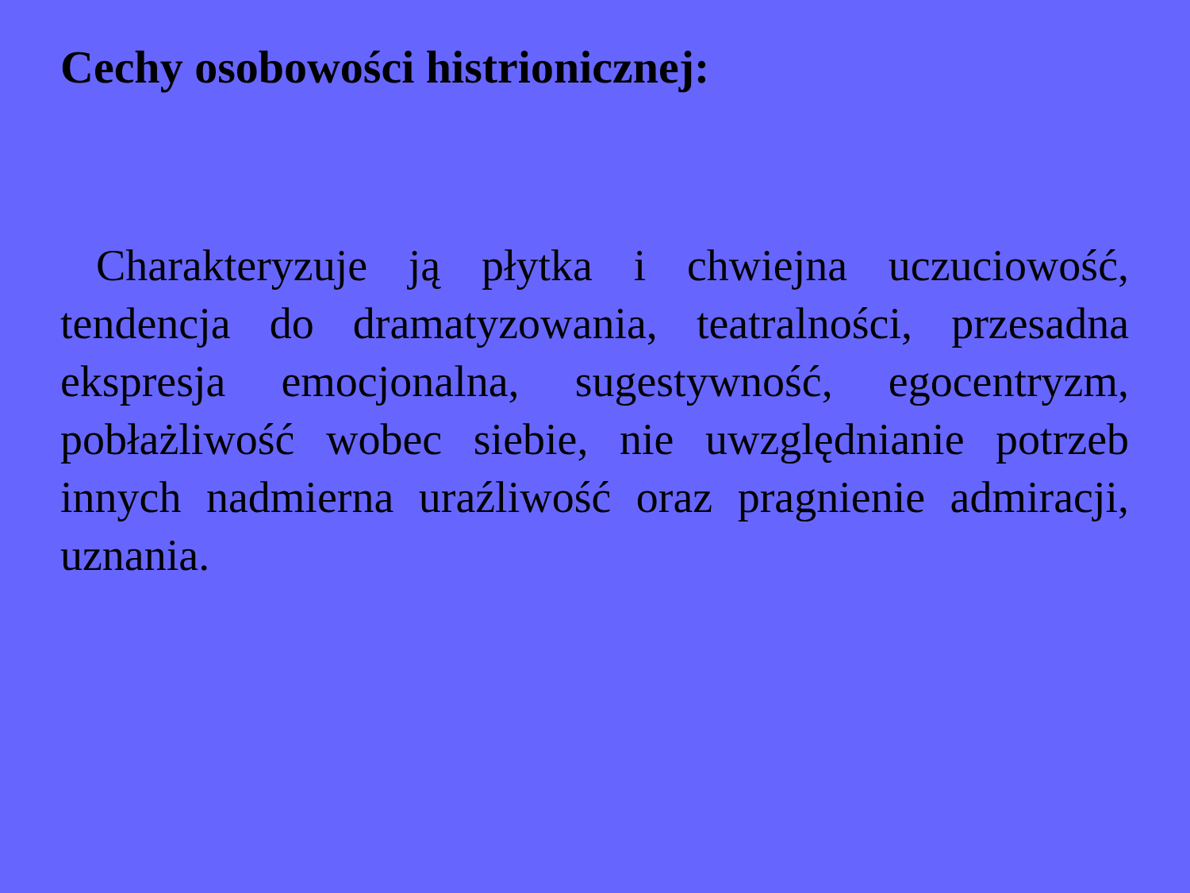Cechy osobowości histrionicznej:
Charakteryzuje ją płytka i chwiejna uczuciowość, tendencja do dramatyzowania, teatralności, przesadna ekspresja emocjonalna, sugestywność, egocentryzm, pobłażliwość wobec siebie, nie uwzględnianie potrzeb innych nadmierna uraźliwość oraz pragnienie admiracji, uznania.